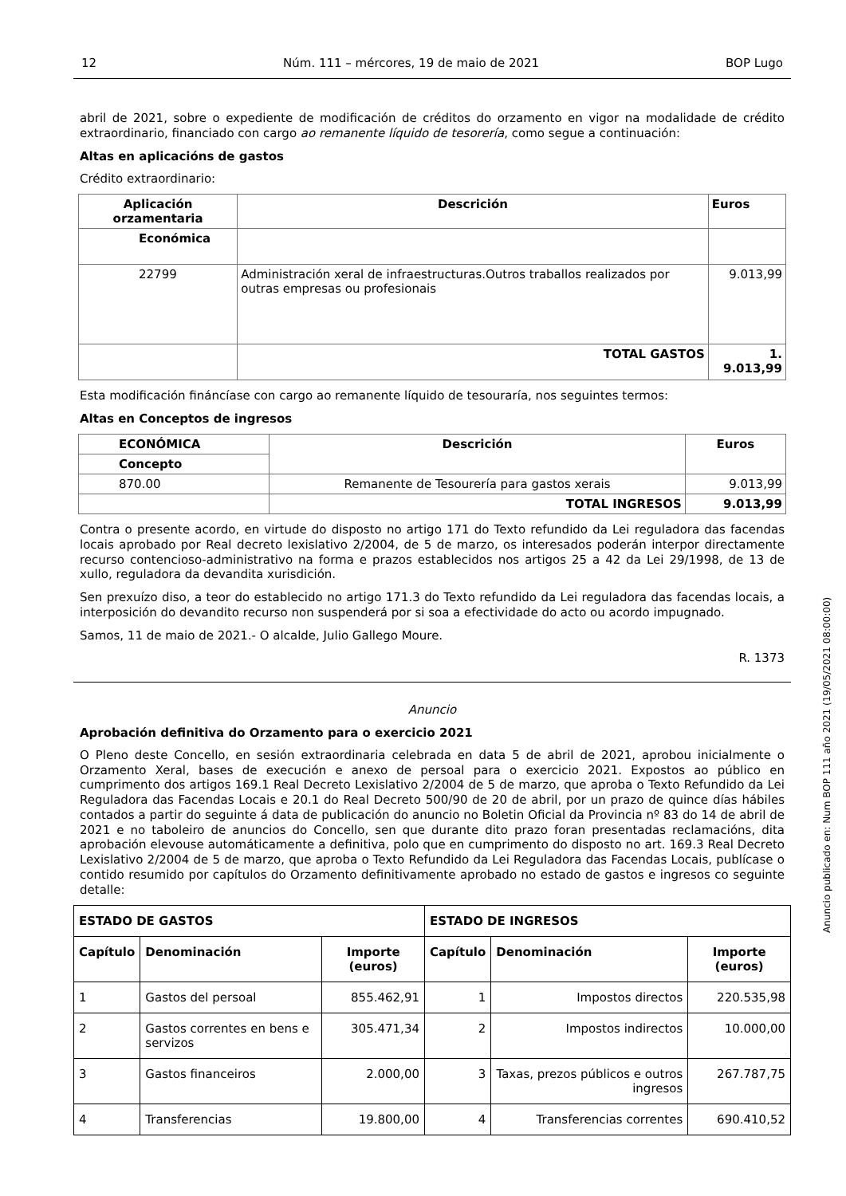12 Núm. 111 – mércores, 19 de maio de 2021 BOP Lugo
abril de 2021, sobre o expediente de modificación de créditos do orzamento en vigor na modalidade de crédito extraordinario, financiado con cargo ao remanente líquido de tesorería, como segue a continuación:
Altas en aplicacións de gastos
Crédito extraordinario:
| Aplicación orzamentaria | | Descrición | Euros |
| --- | --- | --- | --- |
| Económica | | | |
| 22799 | Administración xeral de infraestructuras.Outros traballos realizados por outras empresas ou profesionais | | 9.013,99 |
| | TOTAL GASTOS | | 1. 9.013,99 |
Esta modificación fináncíase con cargo ao remanente líquido de tesouraría, nos seguintes termos:
Altas en Conceptos de ingresos
| ECONÓMICA | Descrición | Euros |
| --- | --- | --- |
| Concepto | | |
| 870.00 | Remanente de Tesourería para gastos xerais | 9.013,99 |
| | TOTAL INGRESOS | 9.013,99 |
Contra o presente acordo, en virtude do disposto no artigo 171 do Texto refundido da Lei reguladora das facendas locais aprobado por Real decreto lexislativo 2/2004, de 5 de marzo, os interesados poderán interpor directamente recurso contencioso-administrativo na forma e prazos establecidos nos artigos 25 a 42 da Lei 29/1998, de 13 de xullo, reguladora da devandita xurisdición.
Sen prexuízo diso, a teor do establecido no artigo 171.3 do Texto refundido da Lei reguladora das facendas locais, a interposición do devandito recurso non suspenderá por si soa a efectividade do acto ou acordo impugnado.
Samos, 11 de maio de 2021.- O alcalde, Julio Gallego Moure.
R. 1373
Anuncio
Aprobación definitiva do Orzamento para o exercicio 2021
O Pleno deste Concello, en sesión extraordinaria celebrada en data 5 de abril de 2021, aprobou inicialmente o Orzamento Xeral, bases de execución e anexo de persoal para o exercicio 2021. Expostos ao público en cumprimento dos artigos 169.1 Real Decreto Lexislativo 2/2004 de 5 de marzo, que aproba o Texto Refundido da Lei Reguladora das Facendas Locais e 20.1 do Real Decreto 500/90 de 20 de abril, por un prazo de quince días hábiles contados a partir do seguinte á data de publicación do anuncio no Boletin Oficial da Provincia nº 83 do 14 de abril de 2021 e no taboleiro de anuncios do Concello, sen que durante dito prazo foran presentadas reclamacións, dita aprobación elevouse automáticamente a definitiva, polo que en cumprimento do disposto no art. 169.3 Real Decreto Lexislativo 2/2004 de 5 de marzo, que aproba o Texto Refundido da Lei Reguladora das Facendas Locais, publícase o contido resumido por capítulos do Orzamento definitivamente aprobado no estado de gastos e ingresos co seguinte detalle:
| ESTADO DE GASTOS | | | ESTADO DE INGRESOS | | |
| --- | --- | --- | --- | --- | --- |
| Capítulo | Denominación | Importe (euros) | Capítulo | Denominación | Importe (euros) |
| 1 | Gastos del persoal | 855.462,91 | 1 | Impostos directos | 220.535,98 |
| 2 | Gastos correntes en bens e servizos | 305.471,34 | 2 | Impostos indirectos | 10.000,00 |
| 3 | Gastos financeiros | 2.000,00 | 3 | Taxas, prezos públicos e outros ingresos | 267.787,75 |
| 4 | Transferencias | 19.800,00 | 4 | Transferencias correntes | 690.410,52 |
Anuncio publicado en: Num BOP 111 año 2021 (19/05/2021 08:00:00)